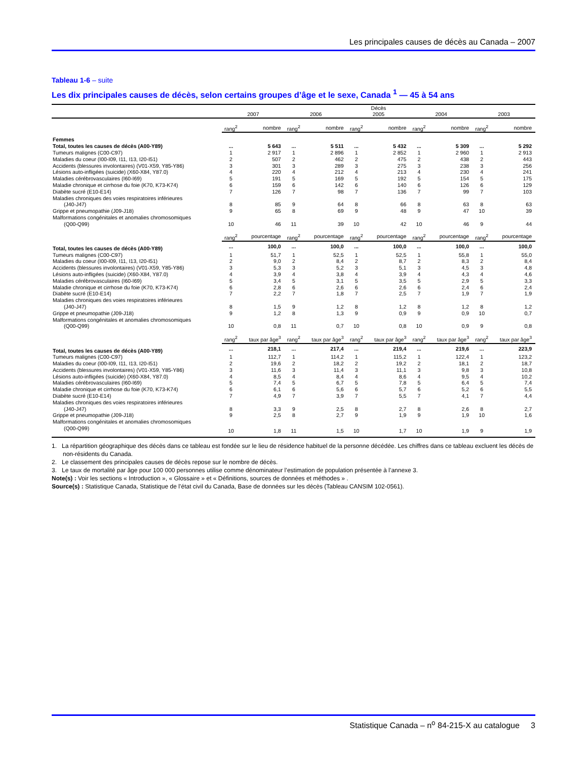Les principales causes de décès au Canada – 2007
Tableau 1-6 – suite
Les dix principales causes de décès, selon certains groupes d’âge et le sexe, Canada <sup>1</sup> — 45 à 54 ans
| | Décès | | | | | | | | | |
| --- | --- | --- | --- | --- | --- | --- | --- | --- | --- | --- |
| | 2007 | | 2006 | | 2005 | | 2004 | | 2003 | |
| | rang<sup>2</sup> | nombre | rang<sup>2</sup> | nombre | rang<sup>2</sup> | nombre | rang<sup>2</sup> | nombre | rang<sup>2</sup> | nombre |
| Femmes | | | | | | | | | | |
| Total, toutes les causes de décès (A00-Y89) | ... | 5 643 | ... | 5 511 | ... | 5 432 | ... | 5 309 | ... | 5 292 |
| Tumeurs malignes (C00-C97) | 1 | 2 917 | 1 | 2 896 | 1 | 2 852 | 1 | 2 960 | 1 | 2 913 |
| Maladies du coeur (I00-I09, I11, I13, I20-I51) | 2 | 507 | 2 | 462 | 2 | 475 | 2 | 438 | 2 | 443 |
| Accidents (blessures involontaires) (V01-X59, Y85-Y86) | 3 | 301 | 3 | 289 | 3 | 275 | 3 | 238 | 3 | 256 |
| Lésions auto-infligées (suicide) (X60-X84, Y87.0) | 4 | 220 | 4 | 212 | 4 | 213 | 4 | 230 | 4 | 241 |
| Maladies cérébrovasculaires (I60-I69) | 5 | 191 | 5 | 169 | 5 | 192 | 5 | 154 | 5 | 175 |
| Maladie chronique et cirrhose du foie (K70, K73-K74) | 6 | 159 | 6 | 142 | 6 | 140 | 6 | 126 | 6 | 129 |
| Diabète sucré (E10-E14) | 7 | 126 | 7 | 98 | 7 | 136 | 7 | 99 | 7 | 103 |
| Maladies chroniques des voies respiratoires inférieures | | | | | | | | | | |
| (J40-J47) | 8 | 85 | 9 | 64 | 8 | 66 | 8 | 63 | 8 | 63 |
| Grippe et pneumopathie (J09-J18) | 9 | 65 | 8 | 69 | 9 | 48 | 9 | 47 | 10 | 39 |
| Malformations congénitales et anomalies chromosomiques | | | | | | | | | | |
| (Q00-Q99) | 10 | 46 | 11 | 39 | 10 | 42 | 10 | 46 | 9 | 44 |
| | rang<sup>2</sup> | pourcentage | rang<sup>2</sup> | pourcentage | rang<sup>2</sup> | pourcentage | rang<sup>2</sup> | pourcentage | rang<sup>2</sup> | pourcentage |
| Total, toutes les causes de décès (A00-Y89) | ... | 100,0 | ... | 100,0 | ... | 100,0 | ... | 100,0 | ... | 100,0 |
| Tumeurs malignes (C00-C97) | 1 | 51,7 | 1 | 52,5 | 1 | 52,5 | 1 | 55,8 | 1 | 55,0 |
| Maladies du coeur (I00-I09, I11, I13, I20-I51) | 2 | 9,0 | 2 | 8,4 | 2 | 8,7 | 2 | 8,3 | 2 | 8,4 |
| Accidents (blessures involontaires) (V01-X59, Y85-Y86) | 3 | 5,3 | 3 | 5,2 | 3 | 5,1 | 3 | 4,5 | 3 | 4,8 |
| Lésions auto-infligées (suicide) (X60-X84, Y87.0) | 4 | 3,9 | 4 | 3,8 | 4 | 3,9 | 4 | 4,3 | 4 | 4,6 |
| Maladies cérébrovasculaires (I60-I69) | 5 | 3,4 | 5 | 3,1 | 5 | 3,5 | 5 | 2,9 | 5 | 3,3 |
| Maladie chronique et cirrhose du foie (K70, K73-K74) | 6 | 2,8 | 6 | 2,6 | 6 | 2,6 | 6 | 2,4 | 6 | 2,4 |
| Diabète sucré (E10-E14) | 7 | 2,2 | 7 | 1,8 | 7 | 2,5 | 7 | 1,9 | 7 | 1,9 |
| Maladies chroniques des voies respiratoires inférieures | | | | | | | | | | |
| (J40-J47) | 8 | 1,5 | 9 | 1,2 | 8 | 1,2 | 8 | 1,2 | 8 | 1,2 |
| Grippe et pneumopathie (J09-J18) | 9 | 1,2 | 8 | 1,3 | 9 | 0,9 | 9 | 0,9 | 10 | 0,7 |
| Malformations congénitales et anomalies chromosomiques | | | | | | | | | | |
| (Q00-Q99) | 10 | 0,8 | 11 | 0,7 | 10 | 0,8 | 10 | 0,9 | 9 | 0,8 |
| | rang<sup>2</sup> | taux par âge<sup>3</sup> | rang<sup>2</sup> | taux par âge<sup>3</sup> | rang<sup>2</sup> | taux par âge<sup>3</sup> | rang<sup>2</sup> | taux par âge<sup>3</sup> | rang<sup>2</sup> | taux par âge<sup>3</sup> |
| Total, toutes les causes de décès (A00-Y89) | ... | 218,1 | ... | 217,4 | ... | 219,4 | ... | 219,6 | ... | 223,9 |
| Tumeurs malignes (C00-C97) | 1 | 112,7 | 1 | 114,2 | 1 | 115,2 | 1 | 122,4 | 1 | 123,2 |
| Maladies du coeur (I00-I09, I11, I13, I20-I51) | 2 | 19,6 | 2 | 18,2 | 2 | 19,2 | 2 | 18,1 | 2 | 18,7 |
| Accidents (blessures involontaires) (V01-X59, Y85-Y86) | 3 | 11,6 | 3 | 11,4 | 3 | 11,1 | 3 | 9,8 | 3 | 10,8 |
| Lésions auto-infligées (suicide) (X60-X84, Y87.0) | 4 | 8,5 | 4 | 8,4 | 4 | 8,6 | 4 | 9,5 | 4 | 10,2 |
| Maladies cérébrovasculaires (I60-I69) | 5 | 7,4 | 5 | 6,7 | 5 | 7,8 | 5 | 6,4 | 5 | 7,4 |
| Maladie chronique et cirrhose du foie (K70, K73-K74) | 6 | 6,1 | 6 | 5,6 | 6 | 5,7 | 6 | 5,2 | 6 | 5,5 |
| Diabète sucré (E10-E14) | 7 | 4,9 | 7 | 3,9 | 7 | 5,5 | 7 | 4,1 | 7 | 4,4 |
| Maladies chroniques des voies respiratoires inférieures | | | | | | | | | | |
| (J40-J47) | 8 | 3,3 | 9 | 2,5 | 8 | 2,7 | 8 | 2,6 | 8 | 2,7 |
| Grippe et pneumopathie (J09-J18) | 9 | 2,5 | 8 | 2,7 | 9 | 1,9 | 9 | 1,9 | 10 | 1,6 |
| Malformations congénitales et anomalies chromosomiques | | | | | | | | | | |
| (Q00-Q99) | 10 | 1,8 | 11 | 1,5 | 10 | 1,7 | 10 | 1,9 | 9 | 1,9 |
1. La répartition géographique des décès dans ce tableau est fondée sur le lieu de résidence habituel de la personne décédée. Les chiffres dans ce tableau excluent les décès de non-résidents du Canada.
2. Le classement des principales causes de décès repose sur le nombre de décès.
3. Le taux de mortalité par âge pour 100 000 personnes utilise comme dénominateur l’estimation de population présentée à l’annexe 3.
Note(s) : Voir les sections « Introduction », « Glossaire » et « Définitions, sources de données et méthodes » .
Source(s) : Statistique Canada, Statistique de l’état civil du Canada, Base de données sur les décès (Tableau CANSIM 102-0561).
Statistique Canada – n<sup>o</sup> 84-215-X au catalogue 3